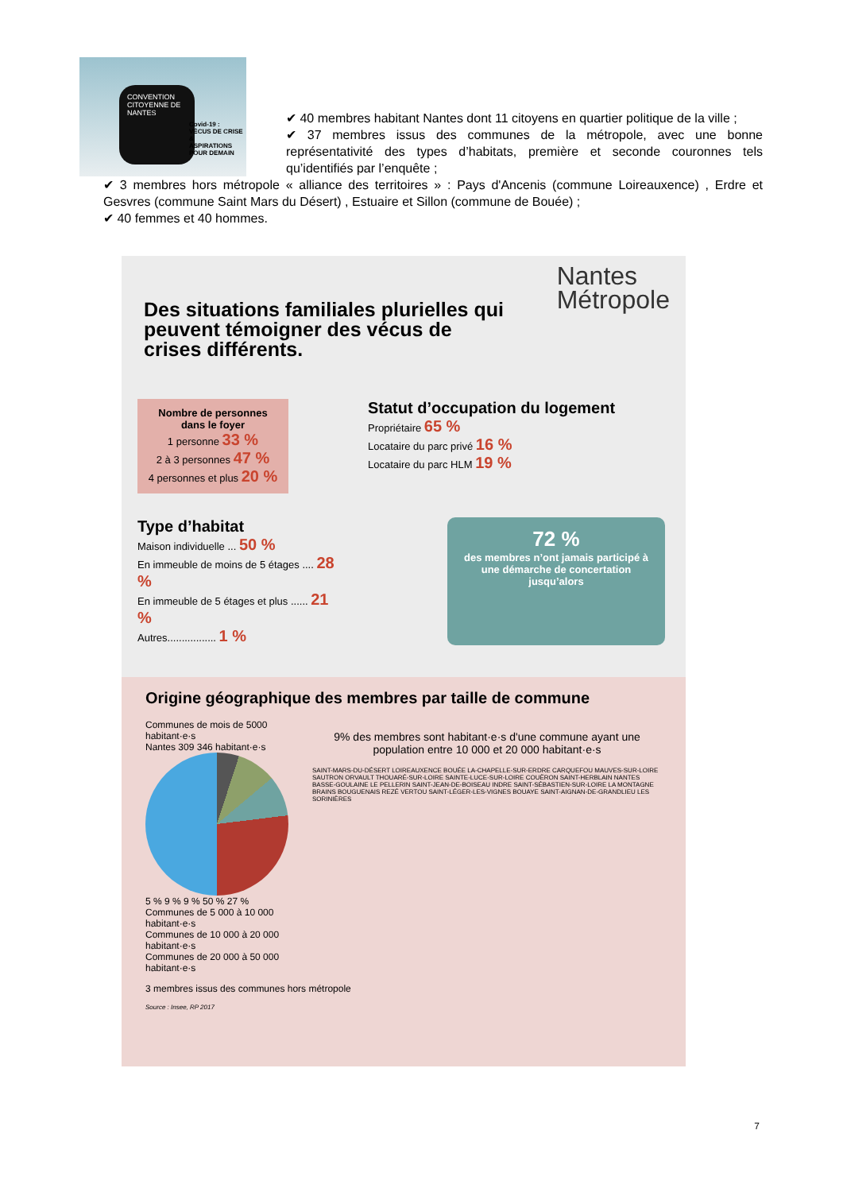CONVENTION CITOYENNE DE NANTES
Covid-19 :
VÉCUS DE CRISE &
ASPIRATIONS
POUR DEMAIN
✔ 40 membres habitant Nantes dont 11 citoyens en quartier politique de la ville ;
✔ 37 membres issus des communes de la métropole, avec une bonne représentativité des types d’habitats, première et seconde couronnes tels qu’identifiés par l’enquête ;
✔ 3 membres hors métropole « alliance des territoires » : Pays d'Ancenis (commune Loireauxence) , Erdre et Gesvres (commune Saint Mars du Désert) , Estuaire et Sillon (commune de Bouée) ;
✔ 40 femmes et 40 hommes.
Nantes
Métropole
Des situations familiales plurielles qui peuvent témoigner des vécus de crises différents.
Nombre de personnes dans le foyer
1 personne 33 %
2 à 3 personnes 47 %
4 personnes et plus 20 %
Statut d’occupation du logement
Propriétaire 65 %
Locataire du parc privé 16 %
Locataire du parc HLM 19 %
Type d’habitat
Maison individuelle ... 50 %
En immeuble de moins de 5 étages .... 28 %
En immeuble de 5 étages et plus ...... 21 %
Autres................. 1 %
72 %
des membres n’ont jamais participé à une démarche de concertation jusqu’alors
Origine géographique des membres par taille de commune
Communes de mois de 5000 habitant·e·s
Nantes 309 346 habitant·e·s
5 % 9 % 9 % 50 % 27 %
Communes de 5 000 à 10 000 habitant·e·s
Communes de 10 000 à 20 000 habitant·e·s
Communes de 20 000 à 50 000 habitant·e·s
9% des membres sont habitant·e·s d'une commune ayant une population entre 10 000 et 20 000 habitant·e·s
SAINT-MARS-DU-DÉSERT LOIREAUXENCE BOUÉE LA-CHAPELLE-SUR-ERDRE CARQUEFOU MAUVES-SUR-LOIRE SAUTRON ORVAULT THOUARÉ-SUR-LOIRE SAINTE-LUCE-SUR-LOIRE COUËRON SAINT-HERBLAIN NANTES BASSE-GOULAINE LE PELLERIN SAINT-JEAN-DE-BOISEAU INDRE SAINT-SÉBASTIEN-SUR-LOIRE LA MONTAGNE BRAINS BOUGUENAIS REZÉ VERTOU SAINT-LÉGER-LES-VIGNES BOUAYE SAINT-AIGNAN-DE-GRANDLIEU LES SORINIÈRES
3 membres issus des communes hors métropole
Source : Insee, RP 2017
7